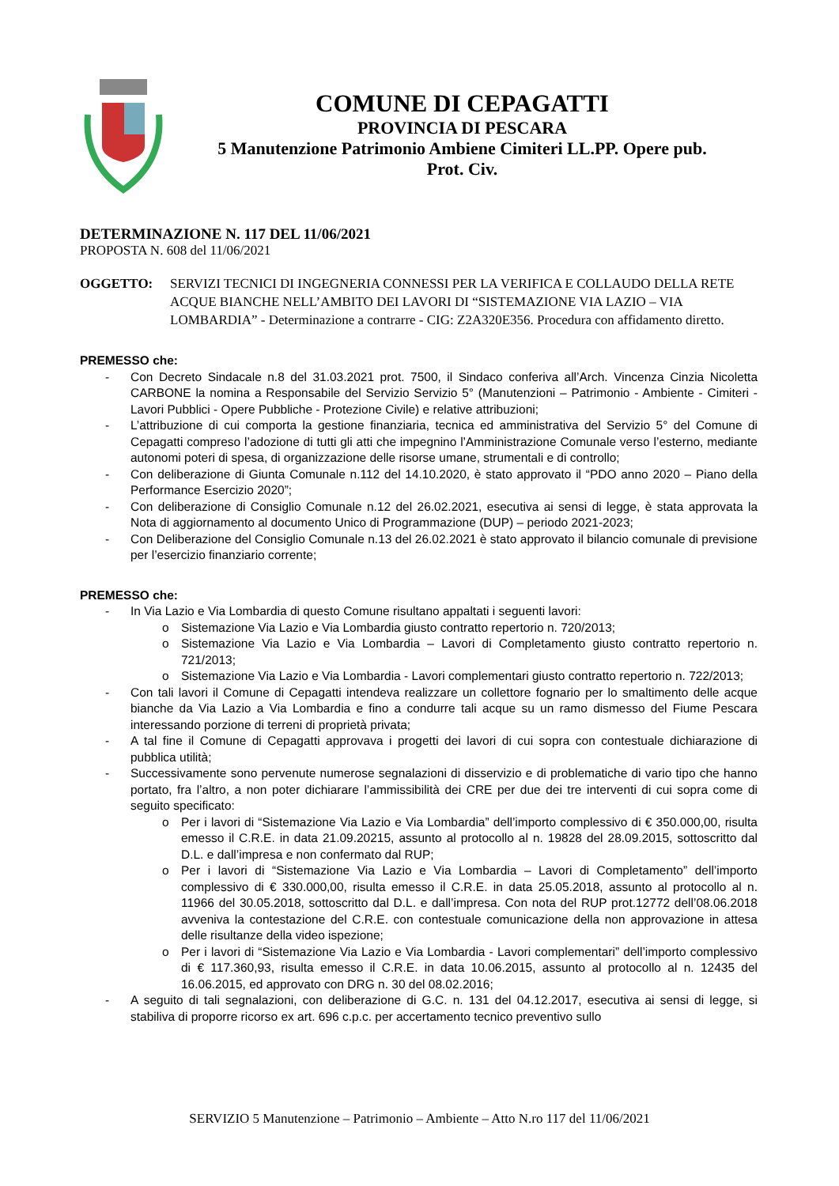COMUNE DI CEPAGATTI
PROVINCIA DI PESCARA
5 Manutenzione Patrimonio Ambiene Cimiteri LL.PP. Opere pub.
Prot. Civ.
DETERMINAZIONE N. 117 DEL 11/06/2021
PROPOSTA N. 608 del 11/06/2021
OGGETTO: SERVIZI TECNICI DI INGEGNERIA CONNESSI PER LA VERIFICA E COLLAUDO DELLA RETE ACQUE BIANCHE NELL’AMBITO DEI LAVORI DI “SISTEMAZIONE VIA LAZIO – VIA LOMBARDIA” - Determinazione a contrarre - CIG: Z2A320E356. Procedura con affidamento diretto.
PREMESSO che:
- Con Decreto Sindacale n.8 del 31.03.2021 prot. 7500, il Sindaco conferiva all’Arch. Vincenza Cinzia Nicoletta CARBONE la nomina a Responsabile del Servizio Servizio 5° (Manutenzioni – Patrimonio - Ambiente - Cimiteri - Lavori Pubblici - Opere Pubbliche - Protezione Civile) e relative attribuzioni;
- L’attribuzione di cui comporta la gestione finanziaria, tecnica ed amministrativa del Servizio 5° del Comune di Cepagatti compreso l’adozione di tutti gli atti che impegnino l’Amministrazione Comunale verso l’esterno, mediante autonomi poteri di spesa, di organizzazione delle risorse umane, strumentali e di controllo;
- Con deliberazione di Giunta Comunale n.112 del 14.10.2020, è stato approvato il “PDO anno 2020 – Piano della Performance Esercizio 2020”;
- Con deliberazione di Consiglio Comunale n.12 del 26.02.2021, esecutiva ai sensi di legge, è stata approvata la Nota di aggiornamento al documento Unico di Programmazione (DUP) – periodo 2021-2023;
- Con Deliberazione del Consiglio Comunale n.13 del 26.02.2021 è stato approvato il bilancio comunale di previsione per l’esercizio finanziario corrente;
PREMESSO che:
- In Via Lazio e Via Lombardia di questo Comune risultano appaltati i seguenti lavori:
o Sistemazione Via Lazio e Via Lombardia giusto contratto repertorio n. 720/2013;
o Sistemazione Via Lazio e Via Lombardia – Lavori di Completamento giusto contratto repertorio n. 721/2013;
o Sistemazione Via Lazio e Via Lombardia - Lavori complementari giusto contratto repertorio n. 722/2013;
- Con tali lavori il Comune di Cepagatti intendeva realizzare un collettore fognario per lo smaltimento delle acque bianche da Via Lazio a Via Lombardia e fino a condurre tali acque su un ramo dismesso del Fiume Pescara interessando porzione di terreni di proprietà privata;
- A tal fine il Comune di Cepagatti approvava i progetti dei lavori di cui sopra con contestuale dichiarazione di pubblica utilità;
- Successivamente sono pervenute numerose segnalazioni di disservizio e di problematiche di vario tipo che hanno portato, fra l’altro, a non poter dichiarare l’ammissibilità dei CRE per due dei tre interventi di cui sopra come di seguito specificato:
o Per i lavori di “Sistemazione Via Lazio e Via Lombardia” dell’importo complessivo di € 350.000,00, risulta emesso il C.R.E. in data 21.09.20215, assunto al protocollo al n. 19828 del 28.09.2015, sottoscritto dal D.L. e dall’impresa e non confermato dal RUP;
o Per i lavori di “Sistemazione Via Lazio e Via Lombardia – Lavori di Completamento” dell’importo complessivo di € 330.000,00, risulta emesso il C.R.E. in data 25.05.2018, assunto al protocollo al n. 11966 del 30.05.2018, sottoscritto dal D.L. e dall’impresa. Con nota del RUP prot.12772 dell’08.06.2018 avveniva la contestazione del C.R.E. con contestuale comunicazione della non approvazione in attesa delle risultanze della video ispezione;
o Per i lavori di “Sistemazione Via Lazio e Via Lombardia - Lavori complementari” dell’importo complessivo di € 117.360,93, risulta emesso il C.R.E. in data 10.06.2015, assunto al protocollo al n. 12435 del 16.06.2015, ed approvato con DRG n. 30 del 08.02.2016;
- A seguito di tali segnalazioni, con deliberazione di G.C. n. 131 del 04.12.2017, esecutiva ai sensi di legge, si stabiliva di proporre ricorso ex art. 696 c.p.c. per accertamento tecnico preventivo sullo
SERVIZIO 5 Manutenzione – Patrimonio – Ambiente – Atto N.ro 117 del 11/06/2021